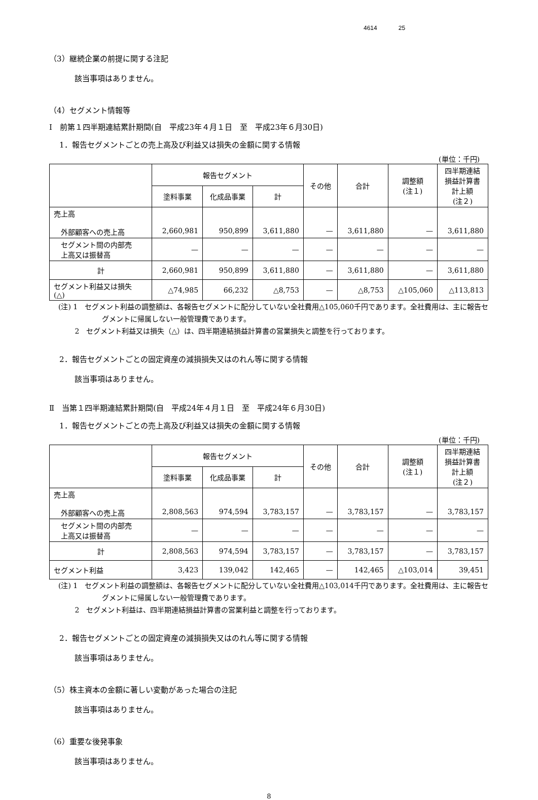4614 25
（3）継続企業の前提に関する注記
該当事項はありません。
（4）セグメント情報等
Ⅰ　前第１四半期連結累計期間(自　平成23年４月１日　至　平成23年６月30日)
1．報告セグメントごとの売上高及び利益又は損失の金額に関する情報
(単位：千円)
| | 報告セグメント | | | その他 | 合計 | 調整額 (注１) | 四半期連結 損益計算書 計上額 (注２) |
| --- | --- | --- | --- | --- | --- | --- | --- |
| | 塗料事業 | 化成品事業 | 計 | | | | |
| 売上高 外部顧客への売上高 | 2,660,981 | 950,899 | 3,611,880 | — | 3,611,880 | — | 3,611,880 |
| セグメント間の内部売 上高又は振替高 | — | — | — | — | — | — | — |
| 計 | 2,660,981 | 950,899 | 3,611,880 | — | 3,611,880 | — | 3,611,880 |
| セグメント利益又は損失 (△) | △74,985 | 66,232 | △8,753 | — | △8,753 | △105,060 | △113,813 |
(注) 1　セグメント利益の調整額は、各報告セグメントに配分していない全社費用△105,060千円であります。全社費用は、主に報告セグメントに帰属しない一般管理費であります。
　　 2　セグメント利益又は損失（△）は、四半期連結損益計算書の営業損失と調整を行っております。
2．報告セグメントごとの固定資産の減損損失又はのれん等に関する情報
該当事項はありません。
Ⅱ　当第１四半期連結累計期間(自　平成24年４月１日　至　平成24年６月30日)
1．報告セグメントごとの売上高及び利益又は損失の金額に関する情報
(単位：千円)
| | 報告セグメント | | | その他 | 合計 | 調整額 (注１) | 四半期連結 損益計算書 計上額 (注２) |
| --- | --- | --- | --- | --- | --- | --- | --- |
| | 塗料事業 | 化成品事業 | 計 | | | | |
| 売上高 外部顧客への売上高 | 2,808,563 | 974,594 | 3,783,157 | — | 3,783,157 | — | 3,783,157 |
| セグメント間の内部売 上高又は振替高 | — | — | — | — | — | — | — |
| 計 | 2,808,563 | 974,594 | 3,783,157 | — | 3,783,157 | — | 3,783,157 |
| セグメント利益 | 3,423 | 139,042 | 142,465 | — | 142,465 | △103,014 | 39,451 |
(注) 1　セグメント利益の調整額は、各報告セグメントに配分していない全社費用△103,014千円であります。全社費用は、主に報告セグメントに帰属しない一般管理費であります。
　　 2　セグメント利益は、四半期連結損益計算書の営業利益と調整を行っております。
2．報告セグメントごとの固定資産の減損損失又はのれん等に関する情報
該当事項はありません。
（5）株主資本の金額に著しい変動があった場合の注記
該当事項はありません。
（6）重要な後発事象
該当事項はありません。
8